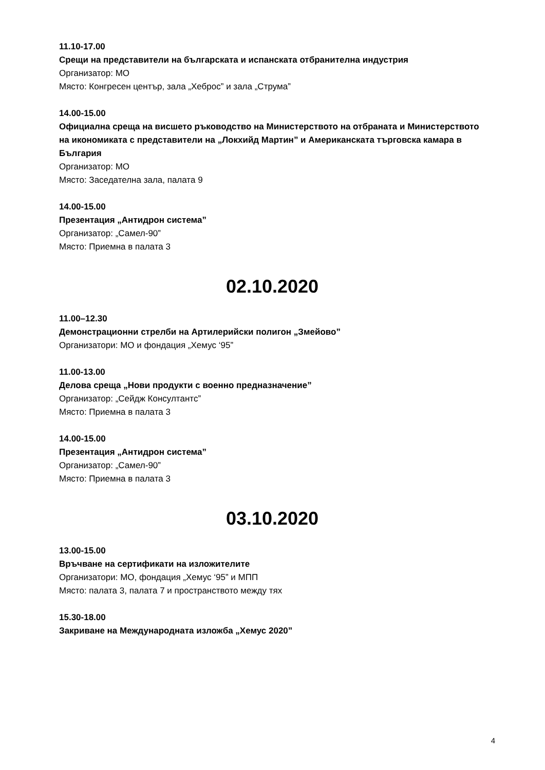11.10-17.00
Срещи на представители на българската и испанската отбранителна индустрия
Организатор: МО
Място: Конгресен център, зала „Хеброс” и зала „Струма”
14.00-15.00
Официална среща на висшето ръководство на Министерството на отбраната и Министерството на икономиката с представители на „Локхийд Мартин” и Американската търговска камара в България
Организатор: МО
Място: Заседателна зала, палата 9
14.00-15.00
Презентация „Антидрон система”
Организатор: „Самел-90”
Място: Приемна в палата 3
02.10.2020
11.00–12.30
Демонстрационни стрелби на Артилерийски полигон „Змейово”
Организатори: МО и фондация „Хемус ‘95”
11.00-13.00
Делова среща „Нови продукти с военно предназначение”
Организатор: „Сейдж Консултантс”
Място: Приемна в палата 3
14.00-15.00
Презентация „Антидрон система”
Организатор: „Самел-90”
Място: Приемна в палата 3
03.10.2020
13.00-15.00
Връчване на сертификати на изложителите
Организатори: МО, фондация „Хемус ‘95” и МПП
Място: палата 3, палата 7 и пространството между тях
15.30-18.00
Закриване на Международната изложба „Хемус 2020”
4